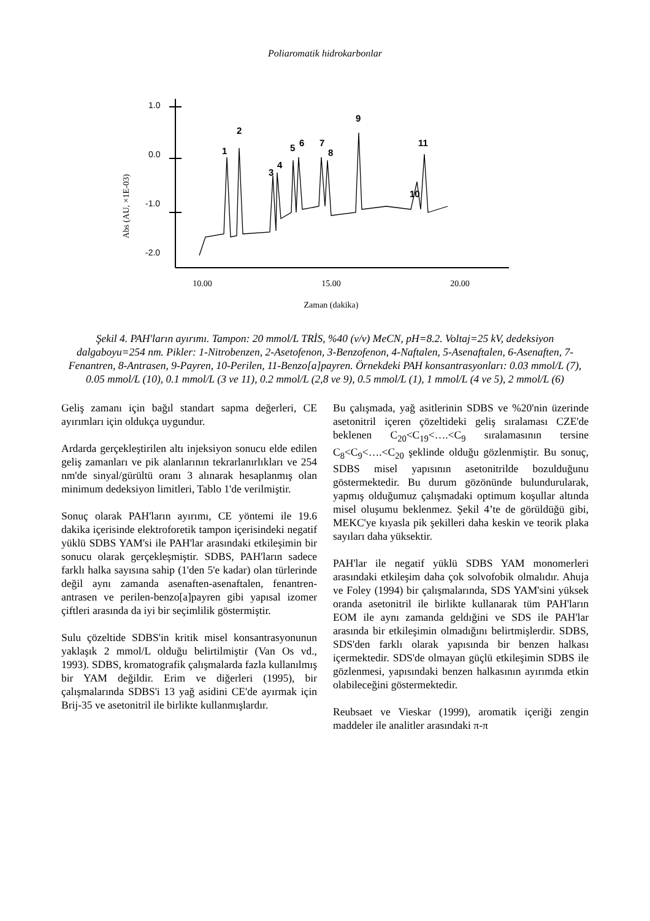Poliaromatik hidrokarbonlar
1.0
0.0
-1.0
-2.0
Abs (AU, ×1E-03)
1
2
3
4
5
6
7
8
9
10
11
10.00
15.00
20.00
Zaman (dakika)
Şekil 4. PAH'ların ayırımı. Tampon: 20 mmol/L TRİS, %40 (v/v) MeCN, pH=8.2. Voltaj=25 kV, dedeksiyon dalgaboyu=254 nm. Pikler: 1-Nitrobenzen, 2-Asetofenon, 3-Benzofenon, 4-Naftalen, 5-Asenaftalen, 6-Asenaften, 7-Fenantren, 8-Antrasen, 9-Payren, 10-Perilen, 11-Benzo[a]payren. Örnekdeki PAH konsantrasyonları: 0.03 mmol/L (7), 0.05 mmol/L (10), 0.1 mmol/L (3 ve 11), 0.2 mmol/L (2,8 ve 9), 0.5 mmol/L (1), 1 mmol/L (4 ve 5), 2 mmol/L (6)
Geliş zamanı için bağıl standart sapma değerleri, CE ayırımları için oldukça uygundur.
Ardarda gerçekleştirilen altı injeksiyon sonucu elde edilen geliş zamanları ve pik alanlarının tekrarlanırlıkları ve 254 nm'de sinyal/gürültü oranı 3 alınarak hesaplanmış olan minimum dedeksiyon limitleri, Tablo 1'de verilmiştir.
Sonuç olarak PAH'ların ayırımı, CE yöntemi ile 19.6 dakika içerisinde elektroforetik tampon içerisindeki negatif yüklü SDBS YAM'si ile PAH'lar arasındaki etkileşimin bir sonucu olarak gerçekleşmiştir. SDBS, PAH'ların sadece farklı halka sayısına sahip (1'den 5'e kadar) olan türlerinde değil aynı zamanda asenaften-asenaftalen, fenantren-antrasen ve perilen-benzo[a]payren gibi yapısal izomer çiftleri arasında da iyi bir seçimlilik göstermiştir.
Sulu çözeltide SDBS'in kritik misel konsantrasyonunun yaklaşık 2 mmol/L olduğu belirtilmiştir (Van Os vd., 1993). SDBS, kromatografik çalışmalarda fazla kullanılmış bir YAM değildir. Erim ve diğerleri (1995), bir çalışmalarında SDBS'i 13 yağ asidini CE'de ayırmak için Brij-35 ve asetonitril ile birlikte kullanmışlardır.
Bu çalışmada, yağ asitlerinin SDBS ve %20'nin üzerinde asetonitril içeren çözeltideki geliş sıralaması CZE'de beklenen C<sub>20</sub><C<sub>19</sub><….<C<sub>9</sub> sıralamasının tersine C<sub>8</sub><C<sub>9</sub><….<C<sub>20</sub> şeklinde olduğu gözlenmiştir. Bu sonuç, SDBS misel yapısının asetonitrilde bozulduğunu göstermektedir. Bu durum gözönünde bulundurularak, yapmış olduğumuz çalışmadaki optimum koşullar altında misel oluşumu beklenmez. Şekil 4’te de görüldüğü gibi, MEKC'ye kıyasla pik şekilleri daha keskin ve teorik plaka sayıları daha yüksektir.
PAH'lar ile negatif yüklü SDBS YAM monomerleri arasındaki etkileşim daha çok solvofobik olmalıdır. Ahuja ve Foley (1994) bir çalışmalarında, SDS YAM'sini yüksek oranda asetonitril ile birlikte kullanarak tüm PAH'ların EOM ile aynı zamanda geldığini ve SDS ile PAH'lar arasında bir etkileşimin olmadığını belirtmişlerdir. SDBS, SDS'den farklı olarak yapısında bir benzen halkası içermektedir. SDS'de olmayan güçlü etkileşimin SDBS ile gözlenmesi, yapısındaki benzen halkasının ayırımda etkin olabileceğini göstermektedir.
Reubsaet ve Vieskar (1999), aromatik içeriği zengin maddeler ile analitler arasındaki π-π